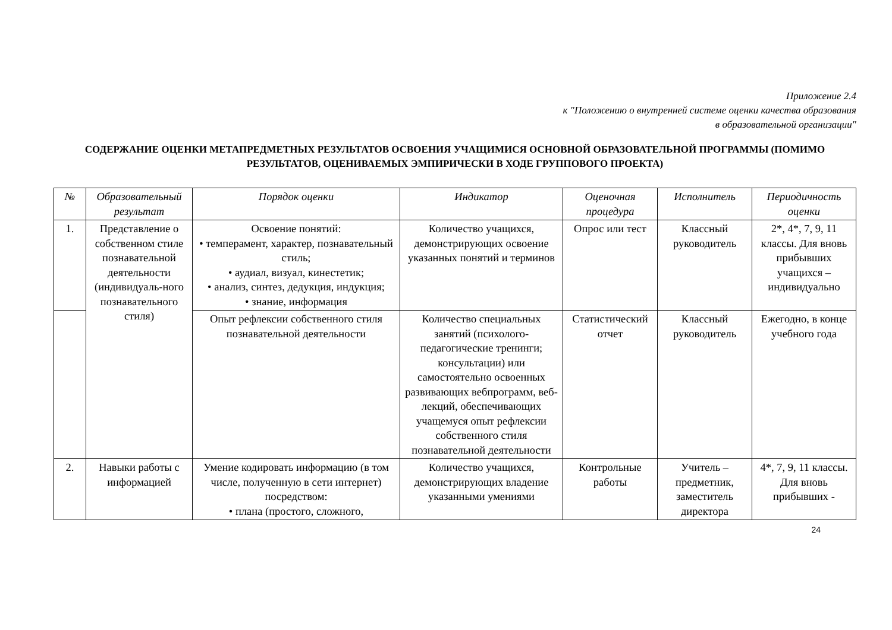Приложение 2.4
к "Положению о внутренней системе оценки качества образования
в образовательной организации"
СОДЕРЖАНИЕ ОЦЕНКИ МЕТАПРЕДМЕТНЫХ РЕЗУЛЬТАТОВ ОСВОЕНИЯ УЧАЩИМИСЯ ОСНОВНОЙ ОБРАЗОВАТЕЛЬНОЙ ПРОГРАММЫ (ПОМИМО РЕЗУЛЬТАТОВ, ОЦЕНИВАЕМЫХ ЭМПИРИЧЕСКИ В ХОДЕ ГРУППОВОГО ПРОЕКТА)
| № | Образовательный результат | Порядок оценки | Индикатор | Оценочная процедура | Исполнитель | Периодичность оценки |
| --- | --- | --- | --- | --- | --- | --- |
| 1. | Представление о собственном стиле познавательной деятельности (индивидуаль-ного познавательного стиля) | Освоение понятий: • темперамент, характер, познавательный стиль; • аудиал, визуал, кинестетик; • анализ, синтез, дедукция, индукция; • знание, информация | Количество учащихся, демонстрирующих освоение указанных понятий и терминов | Опрос или тест | Классный руководитель | 2*, 4*, 7, 9, 11 классы. Для вновь прибывших учащихся – индивидуально |
| | | Опыт рефлексии собственного стиля познавательной деятельности | Количество специальных занятий (психолого-педагогические тренинги; консультации) или самостоятельно освоенных развивающих вебпрограмм, веб-лекций, обеспечивающих учащемуся опыт рефлексии собственного стиля познавательной деятельности | Статистический отчет | Классный руководитель | Ежегодно, в конце учебного года |
| 2. | Навыки работы с информацией | Умение кодировать информацию (в том числе, полученную в сети интернет) посредством: • плана (простого, сложного, | Количество учащихся, демонстрирующих владение указанными умениями | Контрольные работы | Учитель – предметник, заместитель директора | 4*, 7, 9, 11 классы. Для вновь прибывших - |
24